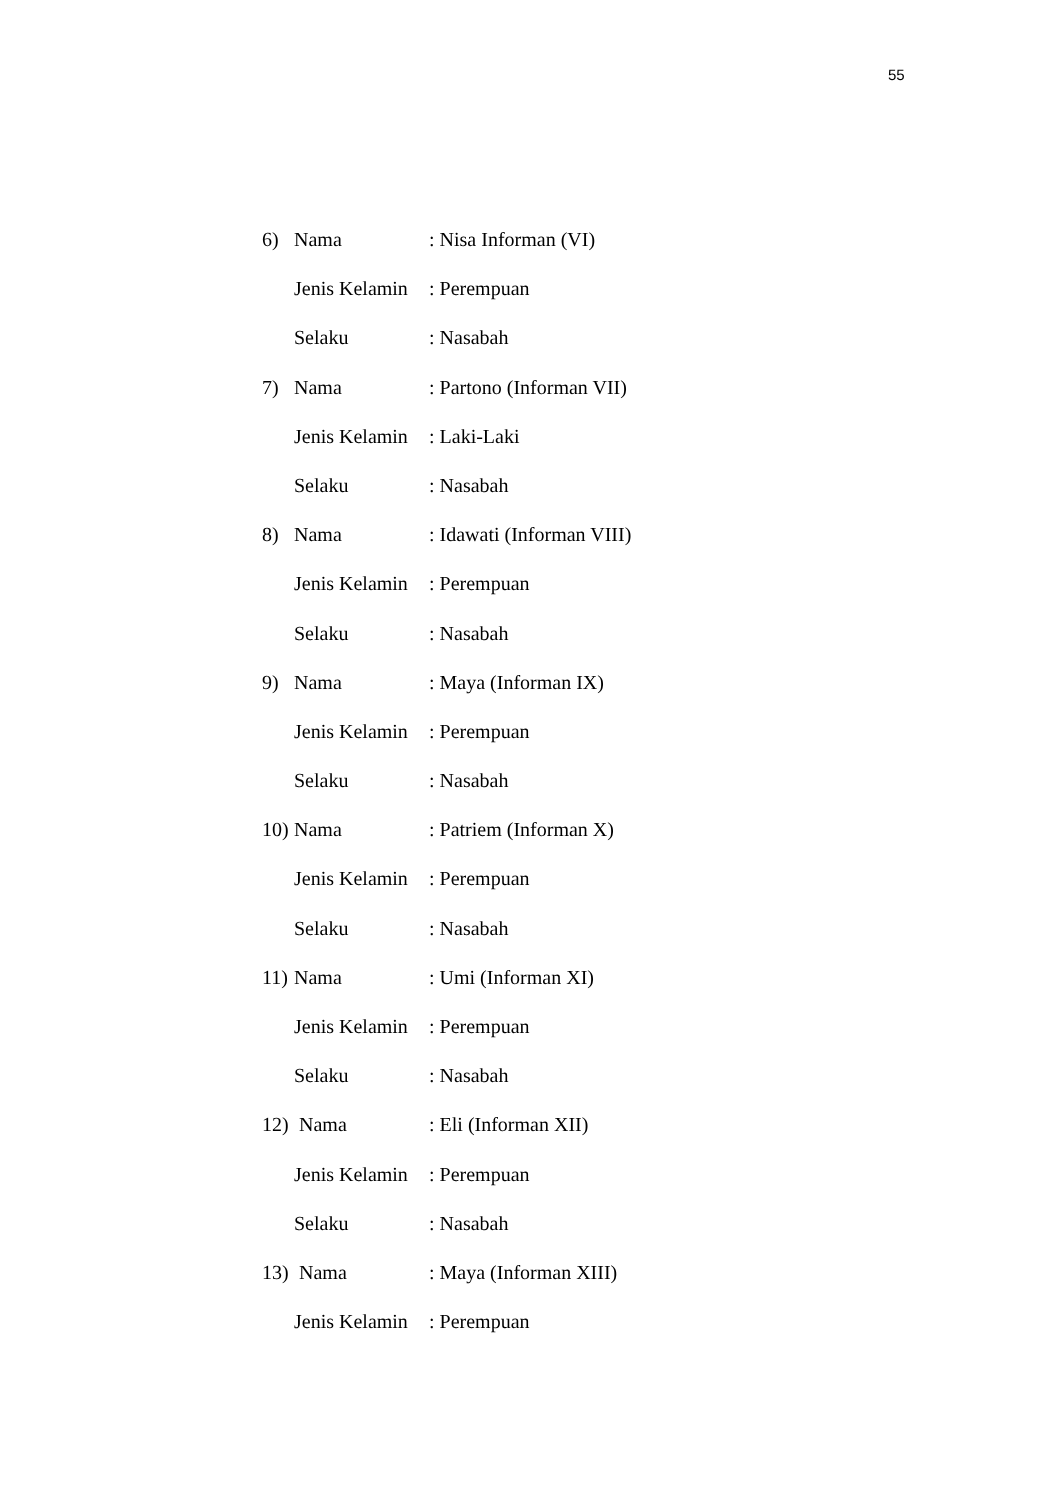55
6) Nama: Nisa Informan (VI)
Jenis Kelamin: Perempuan
Selaku: Nasabah
7) Nama: Partono (Informan VII)
Jenis Kelamin: Laki-Laki
Selaku: Nasabah
8) Nama: Idawati (Informan VIII)
Jenis Kelamin: Perempuan
Selaku: Nasabah
9) Nama: Maya (Informan IX)
Jenis Kelamin: Perempuan
Selaku: Nasabah
10) Nama: Patriem (Informan X)
Jenis Kelamin: Perempuan
Selaku: Nasabah
11) Nama: Umi (Informan XI)
Jenis Kelamin: Perempuan
Selaku: Nasabah
12) Nama: Eli (Informan XII)
Jenis Kelamin: Perempuan
Selaku: Nasabah
13) Nama: Maya (Informan XIII)
Jenis Kelamin: Perempuan